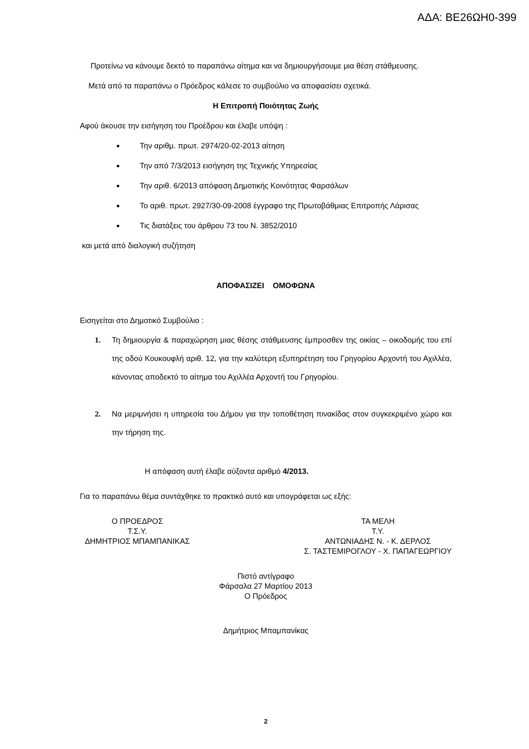ΑΔΑ: ΒΕ26ΩΗ0-399
Προτείνω να κάνουμε δεκτό το παραπάνω αίτημα και να δημιουργήσουμε μια θέση στάθμευσης.
Μετά από τα παραπάνω ο Πρόεδρος κάλεσε το συμβούλιο να αποφασίσει σχετικά.
Η Επιτροπή Ποιότητας Ζωής
Αφού άκουσε την εισήγηση του Προέδρου και έλαβε υπόψη :
Την αριθμ. πρωτ. 2974/20-02-2013 αίτηση
Την από 7/3/2013 εισήγηση της Τεχνικής Υπηρεσίας
Την αριθ. 6/2013 απόφαση Δημοτικής Κοινότητας Φαρσάλων
Το αριθ. πρωτ. 2927/30-09-2008 έγγραφο της Πρωτοβάθμιας Επιτροπής Λάρισας
Τις διατάξεις του άρθρου 73 του Ν. 3852/2010
και μετά από διαλογική συζήτηση
ΑΠΟΦΑΣΙΖΕΙ ΟΜΟΦΩΝΑ
Εισηγείται στο Δημοτικό Συμβούλιο :
1. Τη δημιουργία & παραχώρηση μιας θέσης στάθμευσης έμπροσθεν της οικίας – οικοδομής του επί της οδού Κουκουφλή αριθ. 12, για την καλύτερη εξυπηρέτηση του Γρηγορίου Αρχοντή του Αχιλλέα, κάνοντας αποδεκτό το αίτημα του Αχιλλέα Αρχοντή του Γρηγορίου.
2. Να μεριμνήσει η υπηρεσία του Δήμου για την τοποθέτηση πινακίδας στον συγκεκριμένο χώρο και την τήρηση της.
Η απόφαση αυτή έλαβε αύξοντα αριθμό 4/2013.
Για το παραπάνω θέμα συντάχθηκε το πρακτικό αυτό και υπογράφεται ως εξής:
Ο ΠΡΟΕΔΡΟΣ
Τ.Σ.Υ.
ΔΗΜΗΤΡΙΟΣ ΜΠΑΜΠΑΝΙΚΑΣ
ΤΑ ΜΕΛΗ
Τ.Υ.
ΑΝΤΩΝΙΑΔΗΣ Ν. - Κ. ΔΕΡΛΟΣ
Σ. ΤΑΣΤΕΜΙΡΟΓΛΟΥ - Χ. ΠΑΠΑΓΕΩΡΓΙΟΥ
Πιστό αντίγραφο
Φάρσαλα 27 Μαρτίου 2013
Ο Πρόεδρος
Δημήτριος Μπαμπανίκας
2